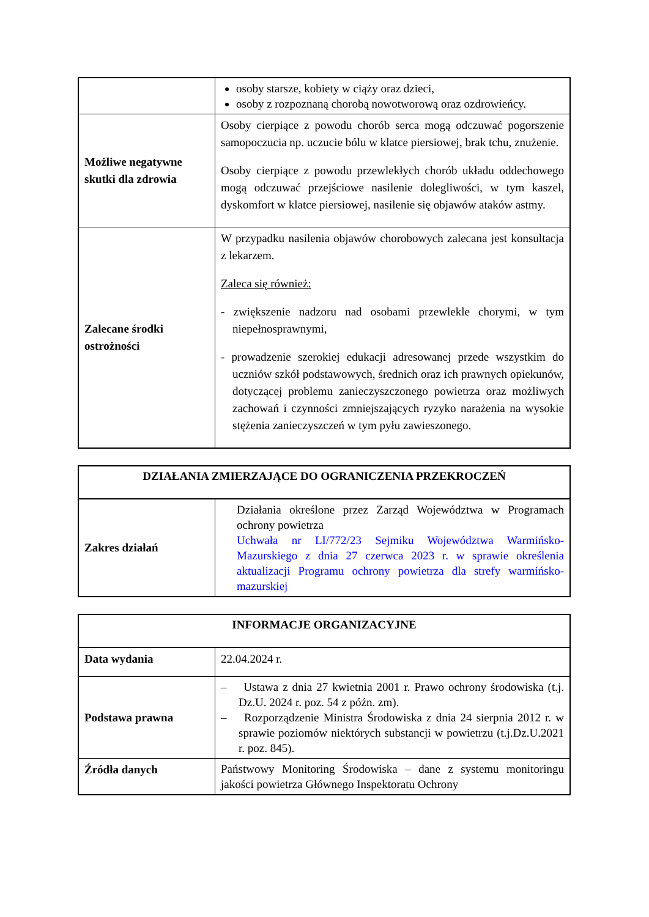| | osoby starsze, kobiety w ciąży oraz dzieci, osoby z rozpoznaną chorobą nowotworową oraz ozdrowieńcy. |
| Możliwe negatywne skutki dla zdrowia | Osoby cierpiące z powodu chorób serca mogą odczuwać pogorszenie samopoczucia np. uczucie bólu w klatce piersiowej, brak tchu, znużenie. Osoby cierpiące z powodu przewlekłych chorób układu oddechowego mogą odczuwać przejściowe nasilenie dolegliwości, w tym kaszel, dyskomfort w klatce piersiowej, nasilenie się objawów ataków astmy. |
| Zalecane środki ostrożności | W przypadku nasilenia objawów chorobowych zalecana jest konsultacja z lekarzem. Zaleca się również: - zwiększenie nadzoru nad osobami przewlekle chorymi, w tym niepełnosprawnymi, - prowadzenie szerokiej edukacji adresowanej przede wszystkim do uczniów szkół podstawowych, średnich oraz ich prawnych opiekunów, dotyczącej problemu zanieczyszczonego powietrza oraz możliwych zachowań i czynności zmniejszających ryzyko narażenia na wysokie stężenia zanieczyszczeń w tym pyłu zawieszonego. |
| DZIAŁANIA ZMIERZAJĄCE DO OGRANICZENIA PRZEKROCZEŃ | |
| --- | --- |
| Zakres działań | Działania określone przez Zarząd Województwa w Programach ochrony powietrza Uchwała nr LI/772/23 Sejmiku Województwa Warmińsko-Mazurskiego z dnia 27 czerwca 2023 r. w sprawie określenia aktualizacji Programu ochrony powietrza dla strefy warmińsko-mazurskiej |
| INFORMACJE ORGANIZACYJNE | |
| --- | --- |
| Data wydania | 22.04.2024 r. |
| Podstawa prawna | – Ustawa z dnia 27 kwietnia 2001 r. Prawo ochrony środowiska (t.j. Dz.U. 2024 r. poz. 54 z późn. zm). – Rozporządzenie Ministra Środowiska z dnia 24 sierpnia 2012 r. w sprawie poziomów niektórych substancji w powietrzu (t.j.Dz.U.2021 r. poz. 845). |
| Źródła danych | Państwowy Monitoring Środowiska – dane z systemu monitoringu jakości powietrza Głównego Inspektoratu Ochrony |